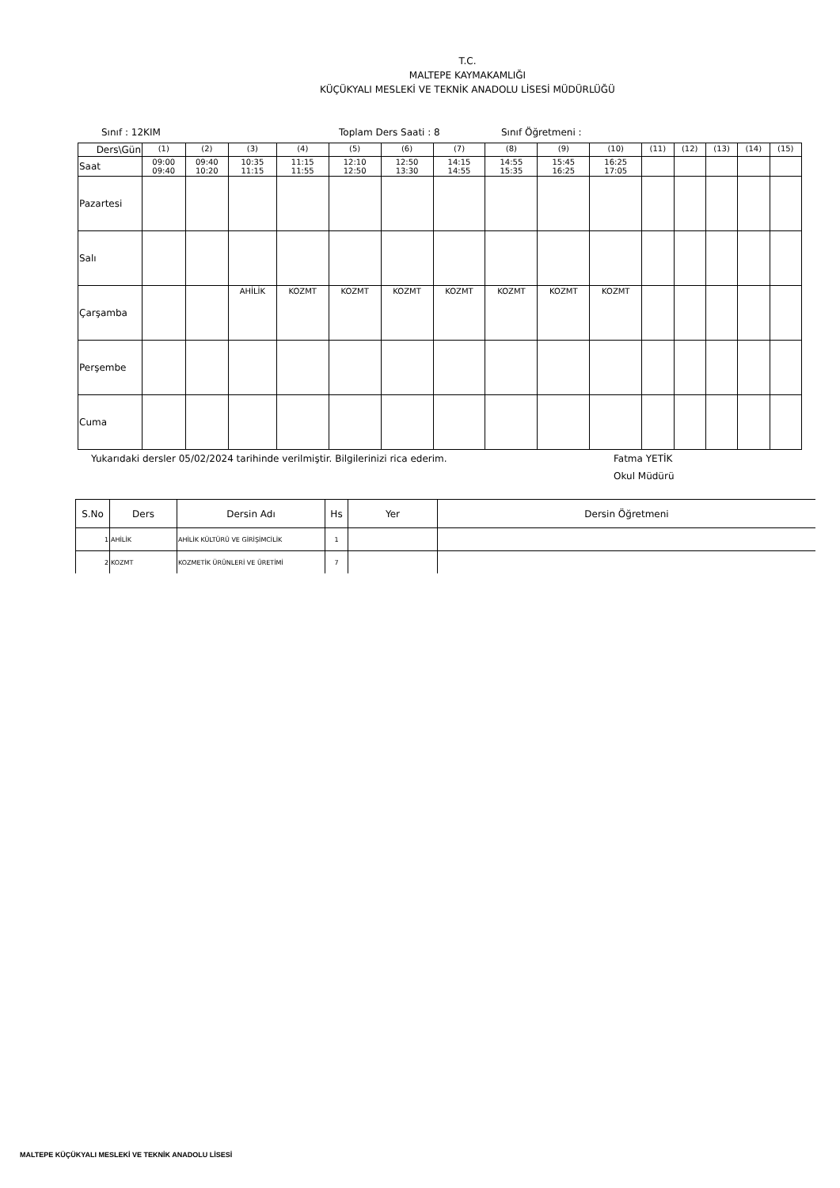T.C.
MALTEPE KAYMAKAMLIĞI
KÜÇÜKYALI MESLEKİ VE TEKNİK ANADOLU LİSESİ MÜDÜRLÜĞÜ
Sınıf : 12KIM Toplam Ders Saati : 8 Sınıf Öğretmeni :
| Ders\Gün | (1) | (2) | (3) | (4) | (5) | (6) | (7) | (8) | (9) | (10) | (11) | (12) | (13) | (14) | (15) |
| Saat | 09:00 09:40 | 09:40 10:20 | 10:35 11:15 | 11:15 11:55 | 12:10 12:50 | 12:50 13:30 | 14:15 14:55 | 14:55 15:35 | 15:45 16:25 | 16:25 17:05 | | | | | |
| Pazartesi | | | | | | | | | | | | | | | |
| Salı | | | | | | | | | | | | | | | |
| Çarşamba | | | AHİLİK | KOZMT | KOZMT | KOZMT | KOZMT | KOZMT | KOZMT | KOZMT | | | | | |
| Perşembe | | | | | | | | | | | | | | | |
| Cuma | | | | | | | | | | | | | | | |
Yukarıdaki dersler 05/02/2024 tarihinde verilmiştir. Bilgilerinizi rica ederim. Fatma YETİK
Okul Müdürü
| S.No | Ders | Dersin Adı | Hs | Yer | Dersin Öğretmeni |
| --- | --- | --- | --- | --- | --- |
| 1 | AHİLİK | AHİLİK KÜLTÜRÜ VE GİRİŞİMCİLİK | 1 | | |
| 2 | KOZMT | KOZMETİK ÜRÜNLERİ VE ÜRETİMİ | 7 | | |
MALTEPE KÜÇÜKYALI MESLEKİ VE TEKNİK ANADOLU LİSESİ